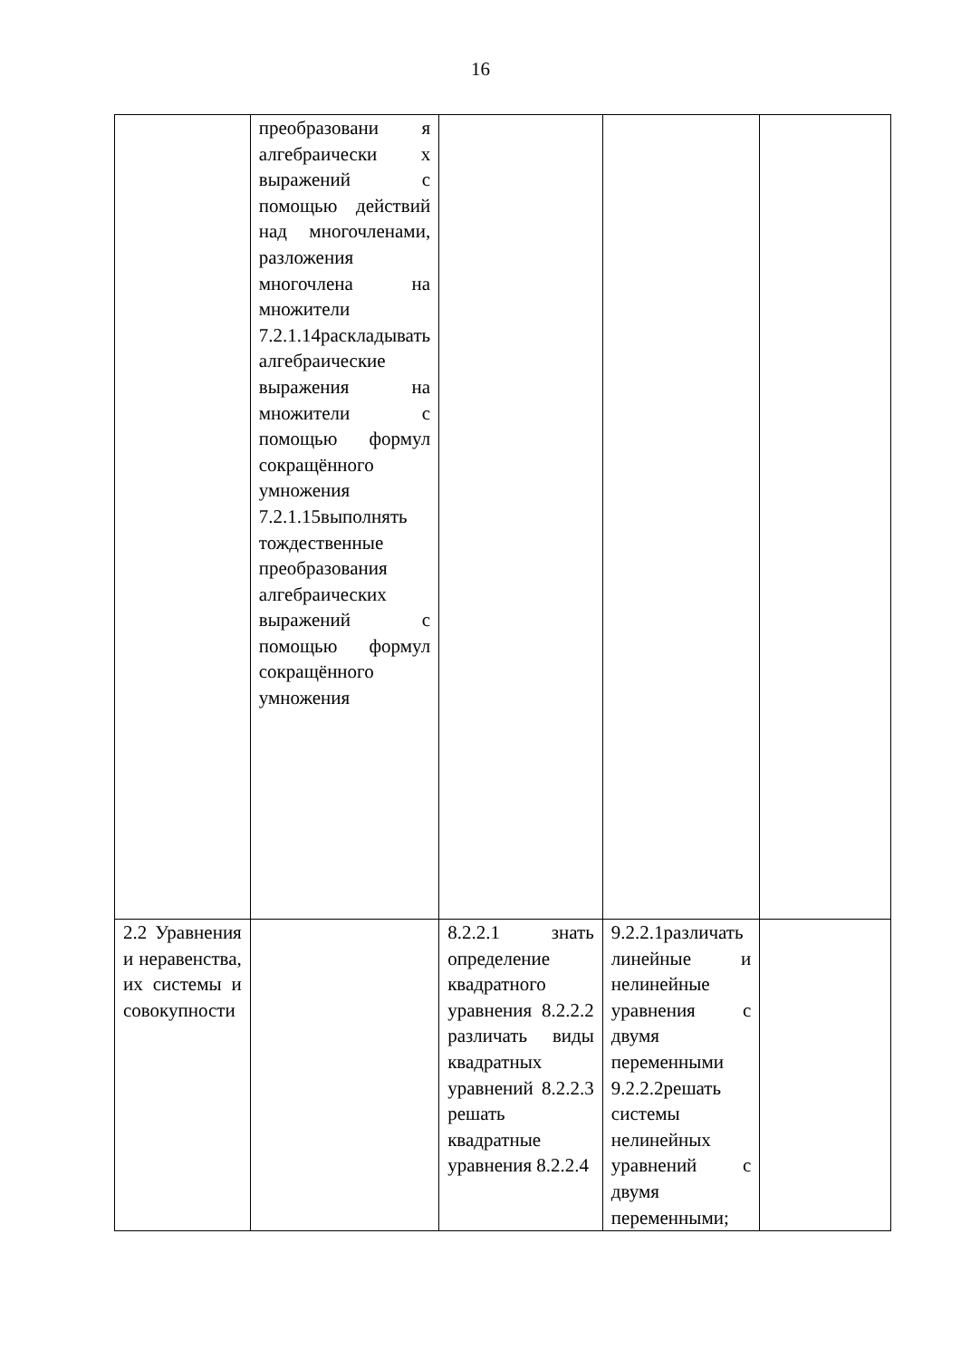16
| | преобразовани я алгебраически х выражений с помощью действий над многочленами, разложения многочлена на множители 7.2.1.14раскладывать алгебраические выражения на множители с помощью формул сокращённого умножения 7.2.1.15выполнять тождественные преобразования алгебраических выражений с помощью формул сокращённого умножения | | | |
| 2.2 Уравнения и неравенства, их системы и совокупности | | 8.2.2.1 знать определение квадратного уравнения 8.2.2.2 различать виды квадратных уравнений 8.2.2.3 решать квадратные уравнения 8.2.2.4 | 9.2.2.1различать линейные и нелинейные уравнения с двумя переменными 9.2.2.2решать системы нелинейных уравнений с двумя переменными; | |